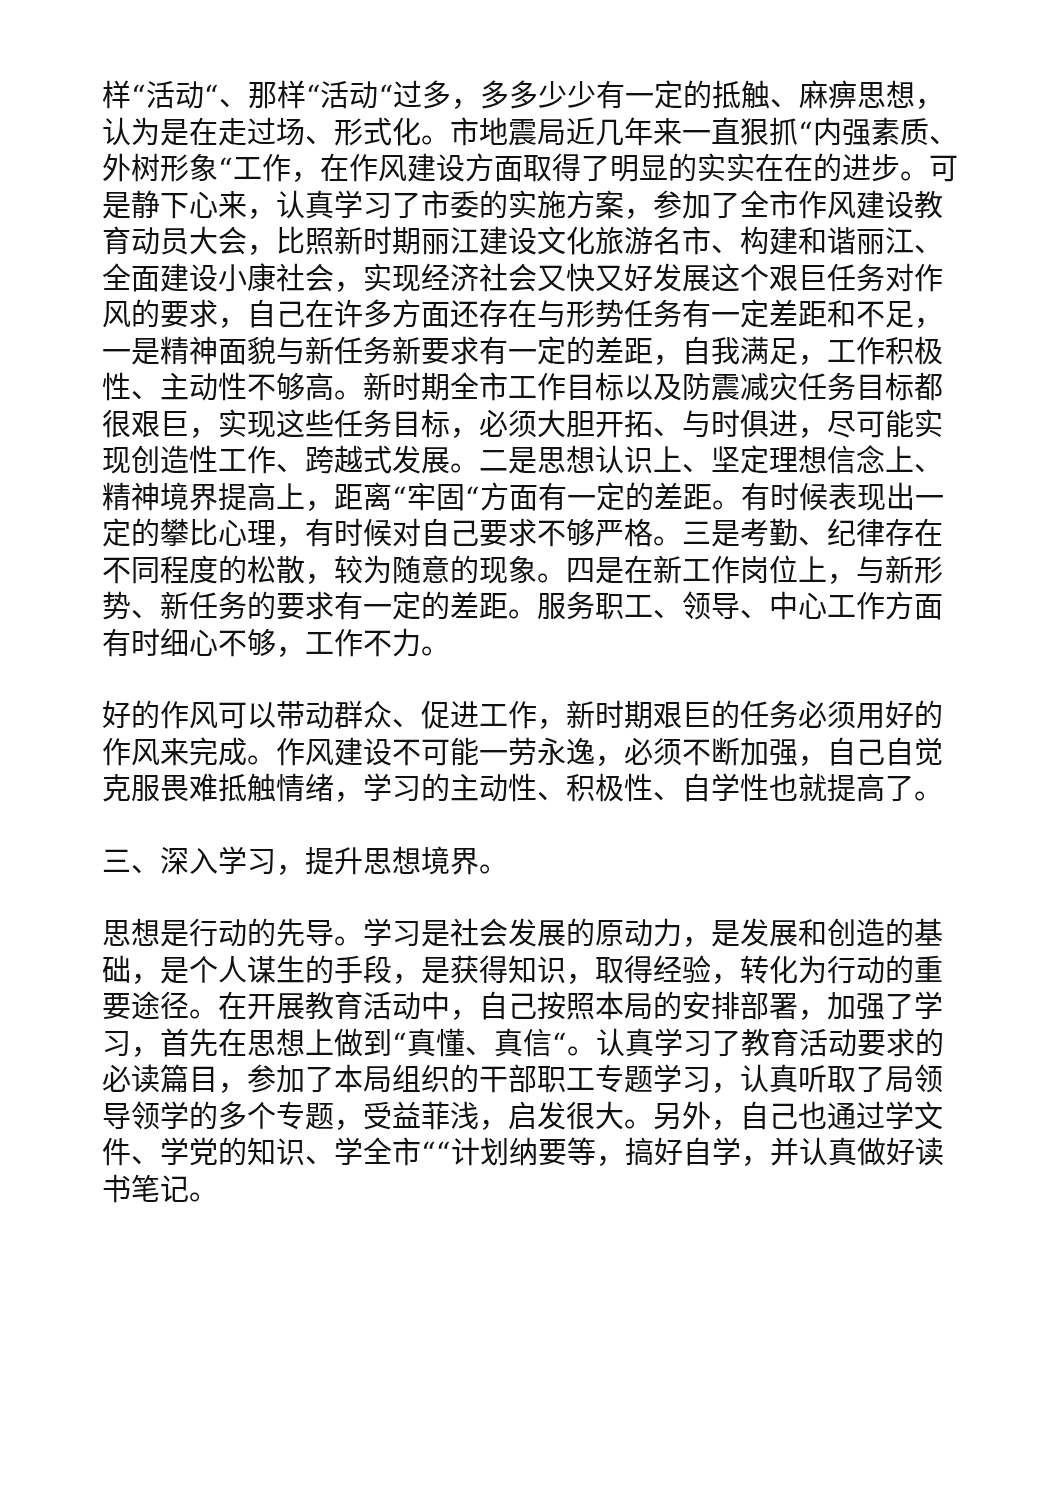样“活动“、那样“活动“过多，多多少少有一定的抵触、麻痹思想，认为是在走过场、形式化。市地震局近几年来一直狠抓“内强素质、外树形象“工作，在作风建设方面取得了明显的实实在在的进步。可是静下心来，认真学习了市委的实施方案，参加了全市作风建设教育动员大会，比照新时期丽江建设文化旅游名市、构建和谐丽江、全面建设小康社会，实现经济社会又快又好发展这个艰巨任务对作风的要求，自己在许多方面还存在与形势任务有一定差距和不足，一是精神面貌与新任务新要求有一定的差距，自我满足，工作积极性、主动性不够高。新时期全市工作目标以及防震减灾任务目标都很艰巨，实现这些任务目标，必须大胆开拓、与时俱进，尽可能实现创造性工作、跨越式发展。二是思想认识上、坚定理想信念上、精神境界提高上，距离“牢固“方面有一定的差距。有时候表现出一定的攀比心理，有时候对自己要求不够严格。三是考勤、纪律存在不同程度的松散，较为随意的现象。四是在新工作岗位上，与新形势、新任务的要求有一定的差距。服务职工、领导、中心工作方面有时细心不够，工作不力。
好的作风可以带动群众、促进工作，新时期艰巨的任务必须用好的作风来完成。作风建设不可能一劳永逸，必须不断加强，自己自觉克服畏难抵触情绪，学习的主动性、积极性、自学性也就提高了。
三、深入学习，提升思想境界。
思想是行动的先导。学习是社会发展的原动力，是发展和创造的基础，是个人谋生的手段，是获得知识，取得经验，转化为行动的重要途径。在开展教育活动中，自己按照本局的安排部署，加强了学习，首先在思想上做到“真懂、真信“。认真学习了教育活动要求的必读篇目，参加了本局组织的干部职工专题学习，认真听取了局领导领学的多个专题，受益菲浅，启发很大。另外，自己也通过学文件、学党的知识、学全市““计划纳要等，搞好自学，并认真做好读书笔记。